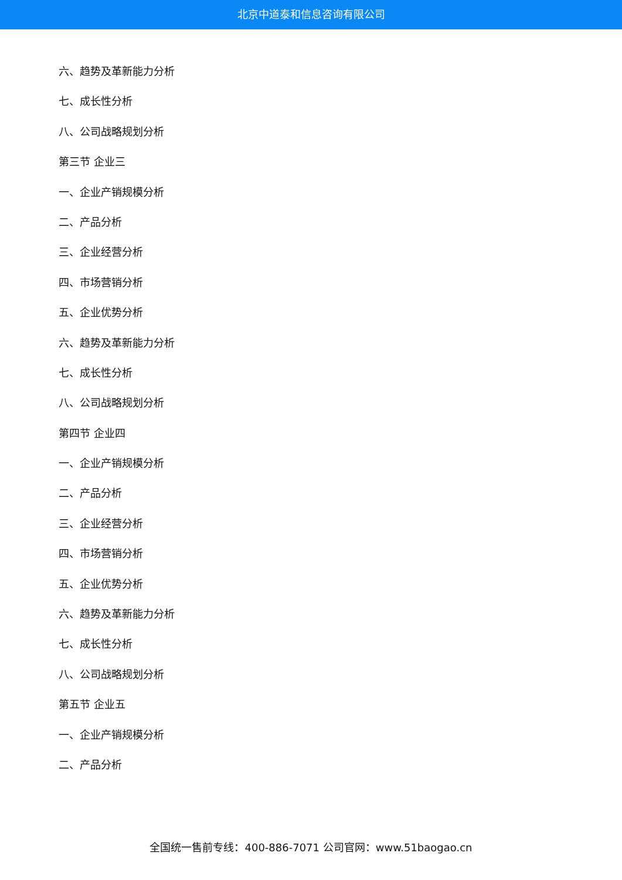北京中道泰和信息咨询有限公司
六、趋势及革新能力分析
七、成长性分析
八、公司战略规划分析
第三节 企业三
一、企业产销规模分析
二、产品分析
三、企业经营分析
四、市场营销分析
五、企业优势分析
六、趋势及革新能力分析
七、成长性分析
八、公司战略规划分析
第四节 企业四
一、企业产销规模分析
二、产品分析
三、企业经营分析
四、市场营销分析
五、企业优势分析
六、趋势及革新能力分析
七、成长性分析
八、公司战略规划分析
第五节 企业五
一、企业产销规模分析
二、产品分析
全国统一售前专线：400-886-7071 公司官网：www.51baogao.cn